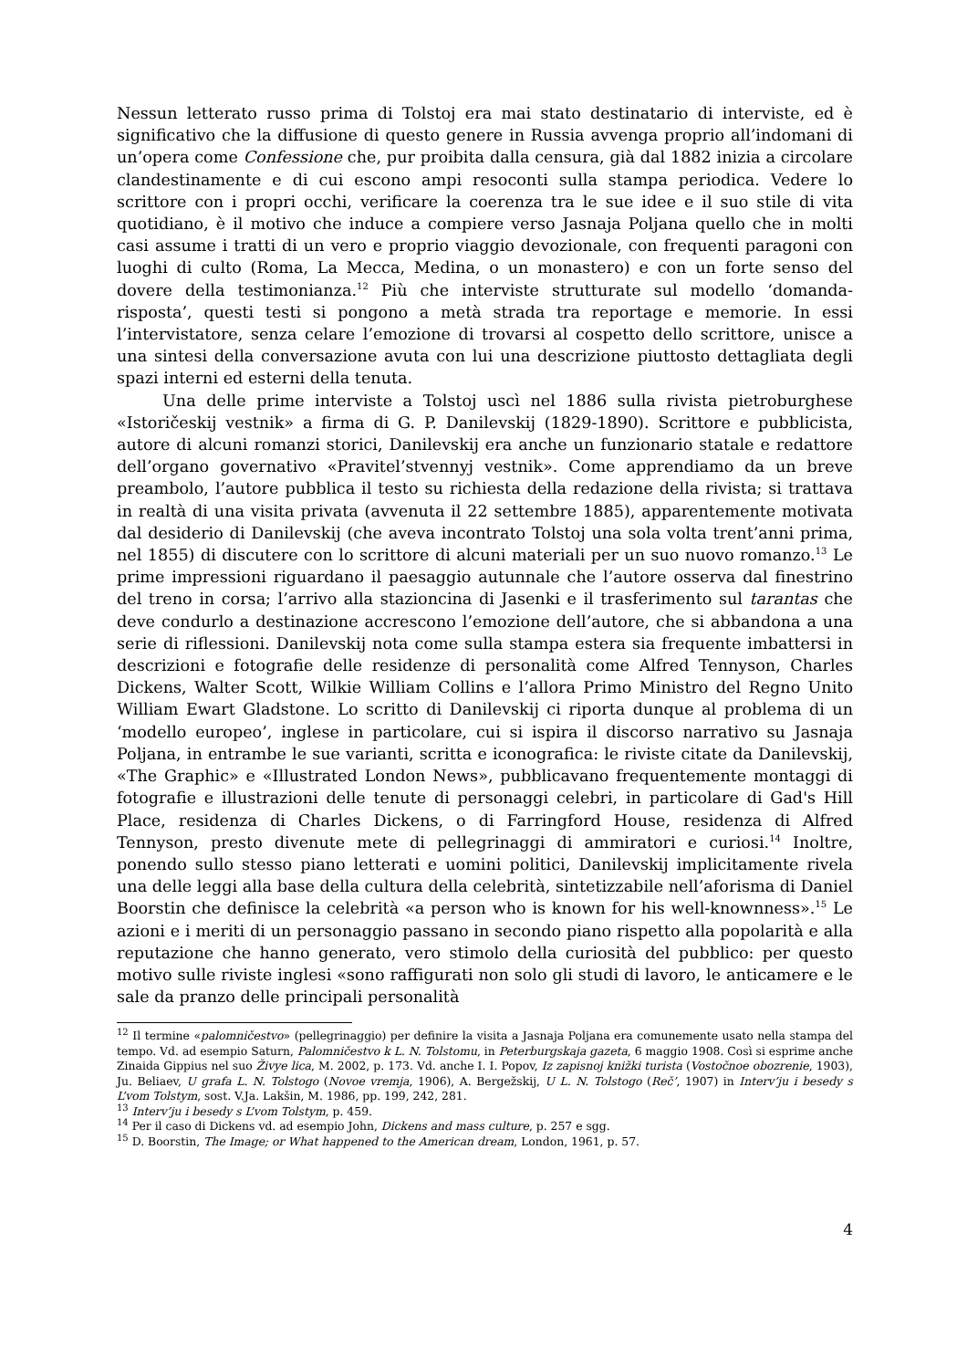Nessun letterato russo prima di Tolstoj era mai stato destinatario di interviste, ed è significativo che la diffusione di questo genere in Russia avvenga proprio all’indomani di un’opera come Confessione che, pur proibita dalla censura, già dal 1882 inizia a circolare clandestinamente e di cui escono ampi resoconti sulla stampa periodica. Vedere lo scrittore con i propri occhi, verificare la coerenza tra le sue idee e il suo stile di vita quotidiano, è il motivo che induce a compiere verso Jasnaja Poljana quello che in molti casi assume i tratti di un vero e proprio viaggio devozionale, con frequenti paragoni con luoghi di culto (Roma, La Mecca, Medina, o un monastero) e con un forte senso del dovere della testimonianza.<sup>12</sup> Più che interviste strutturate sul modello ‘domanda-risposta’, questi testi si pongono a metà strada tra reportage e memorie. In essi l’intervistatore, senza celare l’emozione di trovarsi al cospetto dello scrittore, unisce a una sintesi della conversazione avuta con lui una descrizione piuttosto dettagliata degli spazi interni ed esterni della tenuta.
Una delle prime interviste a Tolstoj uscì nel 1886 sulla rivista pietroburghese «Istoričeskij vestnik» a firma di G. P. Danilevskij (1829-1890). Scrittore e pubblicista, autore di alcuni romanzi storici, Danilevskij era anche un funzionario statale e redattore dell’organo governativo «Pravitel’stvennyj vestnik». Come apprendiamo da un breve preambolo, l’autore pubblica il testo su richiesta della redazione della rivista; si trattava in realtà di una visita privata (avvenuta il 22 settembre 1885), apparentemente motivata dal desiderio di Danilevskij (che aveva incontrato Tolstoj una sola volta trent’anni prima, nel 1855) di discutere con lo scrittore di alcuni materiali per un suo nuovo romanzo.<sup>13</sup> Le prime impressioni riguardano il paesaggio autunnale che l’autore osserva dal finestrino del treno in corsa; l’arrivo alla stazioncina di Jasenki e il trasferimento sul tarantas che deve condurlo a destinazione accrescono l’emozione dell’autore, che si abbandona a una serie di riflessioni. Danilevskij nota come sulla stampa estera sia frequente imbattersi in descrizioni e fotografie delle residenze di personalità come Alfred Tennyson, Charles Dickens, Walter Scott, Wilkie William Collins e l’allora Primo Ministro del Regno Unito William Ewart Gladstone. Lo scritto di Danilevskij ci riporta dunque al problema di un ‘modello europeo’, inglese in particolare, cui si ispira il discorso narrativo su Jasnaja Poljana, in entrambe le sue varianti, scritta e iconografica: le riviste citate da Danilevskij, «The Graphic» e «Illustrated London News», pubblicavano frequentemente montaggi di fotografie e illustrazioni delle tenute di personaggi celebri, in particolare di Gad's Hill Place, residenza di Charles Dickens, o di Farringford House, residenza di Alfred Tennyson, presto divenute mete di pellegrinaggi di ammiratori e curiosi.<sup>14</sup> Inoltre, ponendo sullo stesso piano letterati e uomini politici, Danilevskij implicitamente rivela una delle leggi alla base della cultura della celebrità, sintetizzabile nell’aforisma di Daniel Boorstin che definisce la celebrità «a person who is known for his well-knownness».<sup>15</sup> Le azioni e i meriti di un personaggio passano in secondo piano rispetto alla popolarità e alla reputazione che hanno generato, vero stimolo della curiosità del pubblico: per questo motivo sulle riviste inglesi «sono raffigurati non solo gli studi di lavoro, le anticamere e le sale da pranzo delle principali personalità
<sup>12</sup> Il termine «palomničestvo» (pellegrinaggio) per definire la visita a Jasnaja Poljana era comunemente usato nella stampa del tempo. Vd. ad esempio Saturn, Palomničestvo k L. N. Tolstomu, in Peterburgskaja gazeta, 6 maggio 1908. Così si esprime anche Zinaida Gippius nel suo Živye lica, M. 2002, p. 173. Vd. anche I. I. Popov, Iz zapisnoj knižki turista (Vostočnoe obozrenie, 1903), Ju. Beliaev, U grafa L. N. Tolstogo (Novoe vremja, 1906), A. Bergežskij, U L. N. Tolstogo (Reč’, 1907) in Interv’ju i besedy s L’vom Tolstym, sost. V.Ja. Lakšin, M. 1986, pp. 199, 242, 281.
<sup>13</sup> Interv’ju i besedy s L’vom Tolstym, p. 459.
<sup>14</sup> Per il caso di Dickens vd. ad esempio John, Dickens and mass culture, p. 257 e sgg.
<sup>15</sup> D. Boorstin, The Image; or What happened to the American dream, London, 1961, p. 57.
4